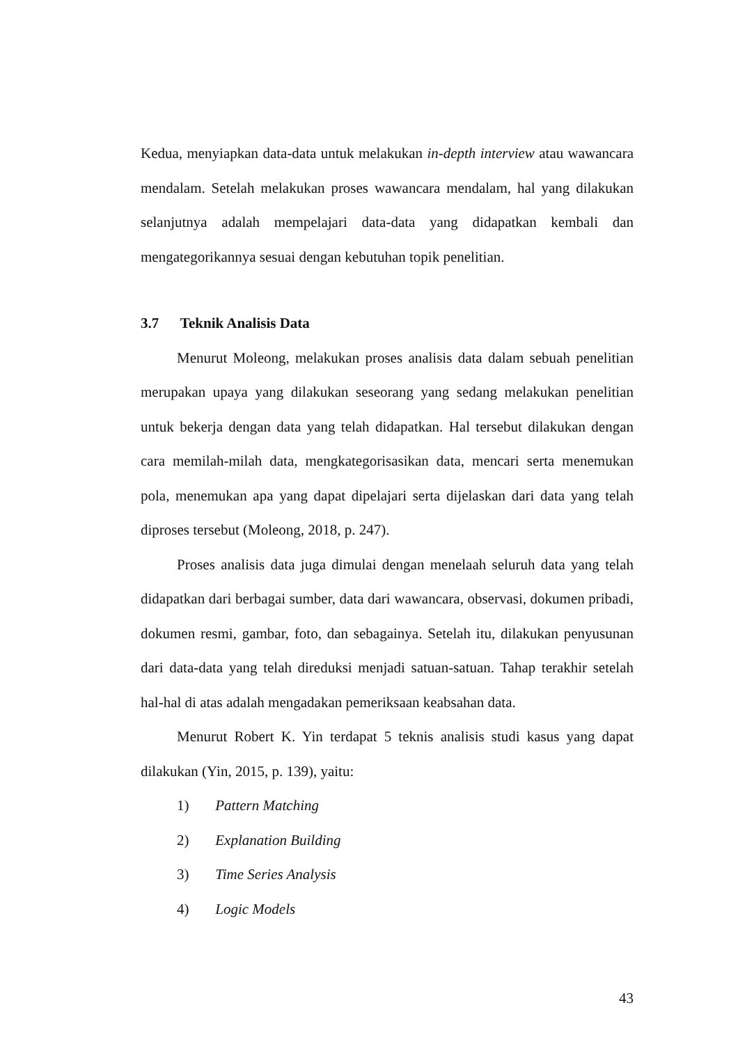Kedua, menyiapkan data-data untuk melakukan in-depth interview atau wawancara mendalam. Setelah melakukan proses wawancara mendalam, hal yang dilakukan selanjutnya adalah mempelajari data-data yang didapatkan kembali dan mengategorikannya sesuai dengan kebutuhan topik penelitian.
3.7 Teknik Analisis Data
Menurut Moleong, melakukan proses analisis data dalam sebuah penelitian merupakan upaya yang dilakukan seseorang yang sedang melakukan penelitian untuk bekerja dengan data yang telah didapatkan. Hal tersebut dilakukan dengan cara memilah-milah data, mengkategorisasikan data, mencari serta menemukan pola, menemukan apa yang dapat dipelajari serta dijelaskan dari data yang telah diproses tersebut (Moleong, 2018, p. 247).
Proses analisis data juga dimulai dengan menelaah seluruh data yang telah didapatkan dari berbagai sumber, data dari wawancara, observasi, dokumen pribadi, dokumen resmi, gambar, foto, dan sebagainya. Setelah itu, dilakukan penyusunan dari data-data yang telah direduksi menjadi satuan-satuan. Tahap terakhir setelah hal-hal di atas adalah mengadakan pemeriksaan keabsahan data.
Menurut Robert K. Yin terdapat 5 teknis analisis studi kasus yang dapat dilakukan (Yin, 2015, p. 139), yaitu:
1) Pattern Matching
2) Explanation Building
3) Time Series Analysis
4) Logic Models
43